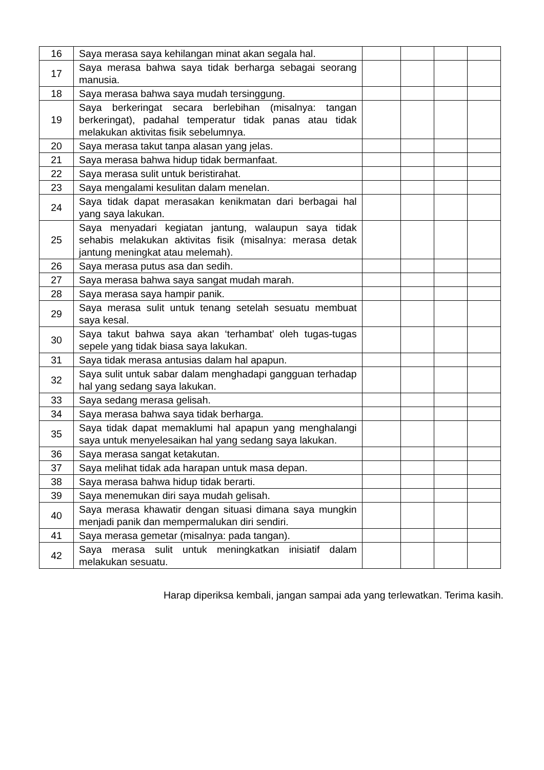| 16 | Saya merasa saya kehilangan minat akan segala hal. | | | | |
| 17 | Saya merasa bahwa saya tidak berharga sebagai seorang manusia. | | | | |
| 18 | Saya merasa bahwa saya mudah tersinggung. | | | | |
| 19 | Saya berkeringat secara berlebihan (misalnya: tangan berkeringat), padahal temperatur tidak panas atau tidak melakukan aktivitas fisik sebelumnya. | | | | |
| 20 | Saya merasa takut tanpa alasan yang jelas. | | | | |
| 21 | Saya merasa bahwa hidup tidak bermanfaat. | | | | |
| 22 | Saya merasa sulit untuk beristirahat. | | | | |
| 23 | Saya mengalami kesulitan dalam menelan. | | | | |
| 24 | Saya tidak dapat merasakan kenikmatan dari berbagai hal yang saya lakukan. | | | | |
| 25 | Saya menyadari kegiatan jantung, walaupun saya tidak sehabis melakukan aktivitas fisik (misalnya: merasa detak jantung meningkat atau melemah). | | | | |
| 26 | Saya merasa putus asa dan sedih. | | | | |
| 27 | Saya merasa bahwa saya sangat mudah marah. | | | | |
| 28 | Saya merasa saya hampir panik. | | | | |
| 29 | Saya merasa sulit untuk tenang setelah sesuatu membuat saya kesal. | | | | |
| 30 | Saya takut bahwa saya akan ‘terhambat’ oleh tugas-tugas sepele yang tidak biasa saya lakukan. | | | | |
| 31 | Saya tidak merasa antusias dalam hal apapun. | | | | |
| 32 | Saya sulit untuk sabar dalam menghadapi gangguan terhadap hal yang sedang saya lakukan. | | | | |
| 33 | Saya sedang merasa gelisah. | | | | |
| 34 | Saya merasa bahwa saya tidak berharga. | | | | |
| 35 | Saya tidak dapat memaklumi hal apapun yang menghalangi saya untuk menyelesaikan hal yang sedang saya lakukan. | | | | |
| 36 | Saya merasa sangat ketakutan. | | | | |
| 37 | Saya melihat tidak ada harapan untuk masa depan. | | | | |
| 38 | Saya merasa bahwa hidup tidak berarti. | | | | |
| 39 | Saya menemukan diri saya mudah gelisah. | | | | |
| 40 | Saya merasa khawatir dengan situasi dimana saya mungkin menjadi panik dan mempermalukan diri sendiri. | | | | |
| 41 | Saya merasa gemetar (misalnya: pada tangan). | | | | |
| 42 | Saya merasa sulit untuk meningkatkan inisiatif dalam melakukan sesuatu. | | | | |
Harap diperiksa kembali, jangan sampai ada yang terlewatkan. Terima kasih.